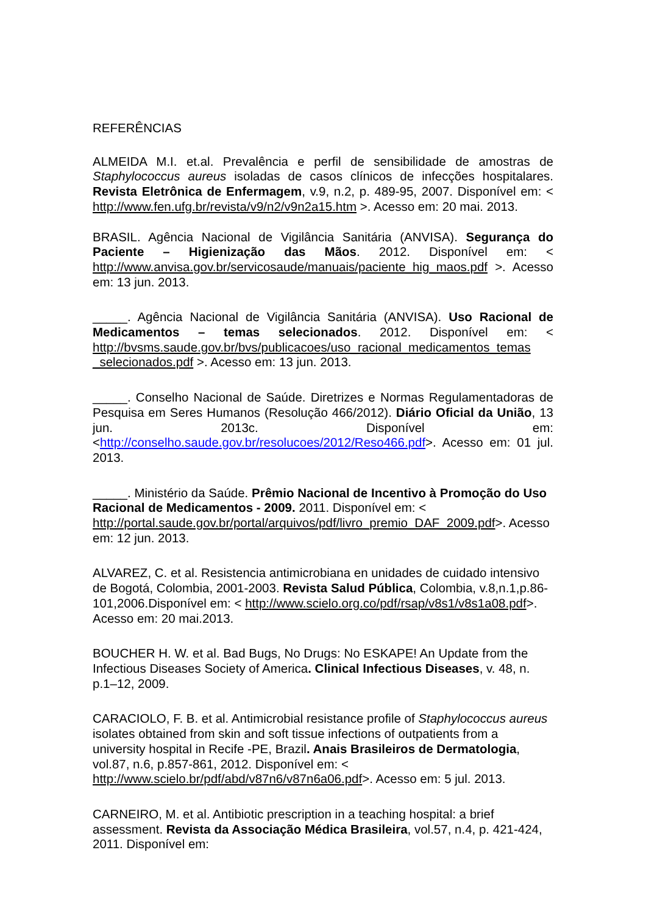REFERÊNCIAS
ALMEIDA M.I. et.al. Prevalência e perfil de sensibilidade de amostras de Staphylococcus aureus isoladas de casos clínicos de infecções hospitalares. Revista Eletrônica de Enfermagem, v.9, n.2, p. 489-95, 2007. Disponível em: < http://www.fen.ufg.br/revista/v9/n2/v9n2a15.htm >. Acesso em: 20 mai. 2013.
BRASIL. Agência Nacional de Vigilância Sanitária (ANVISA). Segurança do Paciente – Higienização das Mãos. 2012. Disponível em: < http://www.anvisa.gov.br/servicosaude/manuais/paciente_hig_maos.pdf >. Acesso em: 13 jun. 2013.
_____. Agência Nacional de Vigilância Sanitária (ANVISA). Uso Racional de Medicamentos – temas selecionados. 2012. Disponível em: < http://bvsms.saude.gov.br/bvs/publicacoes/uso_racional_medicamentos_temas _selecionados.pdf >. Acesso em: 13 jun. 2013.
_____. Conselho Nacional de Saúde. Diretrizes e Normas Regulamentadoras de Pesquisa em Seres Humanos (Resolução 466/2012). Diário Oficial da União, 13 jun. 2013c. Disponível em: <http://conselho.saude.gov.br/resolucoes/2012/Reso466.pdf>. Acesso em: 01 jul. 2013.
_____. Ministério da Saúde. Prêmio Nacional de Incentivo à Promoção do Uso Racional de Medicamentos - 2009. 2011. Disponível em: < http://portal.saude.gov.br/portal/arquivos/pdf/livro_premio_DAF_2009.pdf>. Acesso em: 12 jun. 2013.
ALVAREZ, C. et al. Resistencia antimicrobiana en unidades de cuidado intensivo de Bogotá, Colombia, 2001-2003. Revista Salud Pública, Colombia, v.8,n.1,p.86-101,2006.Disponível em: < http://www.scielo.org.co/pdf/rsap/v8s1/v8s1a08.pdf>. Acesso em: 20 mai.2013.
BOUCHER H. W. et al. Bad Bugs, No Drugs: No ESKAPE! An Update from the Infectious Diseases Society of America. Clinical Infectious Diseases, v. 48, n. p.1–12, 2009.
CARACIOLO, F. B. et al. Antimicrobial resistance profile of Staphylococcus aureus isolates obtained from skin and soft tissue infections of outpatients from a university hospital in Recife -PE, Brazil. Anais Brasileiros de Dermatologia, vol.87, n.6, p.857-861, 2012. Disponível em: < http://www.scielo.br/pdf/abd/v87n6/v87n6a06.pdf>. Acesso em: 5 jul. 2013.
CARNEIRO, M. et al. Antibiotic prescription in a teaching hospital: a brief assessment. Revista da Associação Médica Brasileira, vol.57, n.4, p. 421-424, 2011. Disponível em: